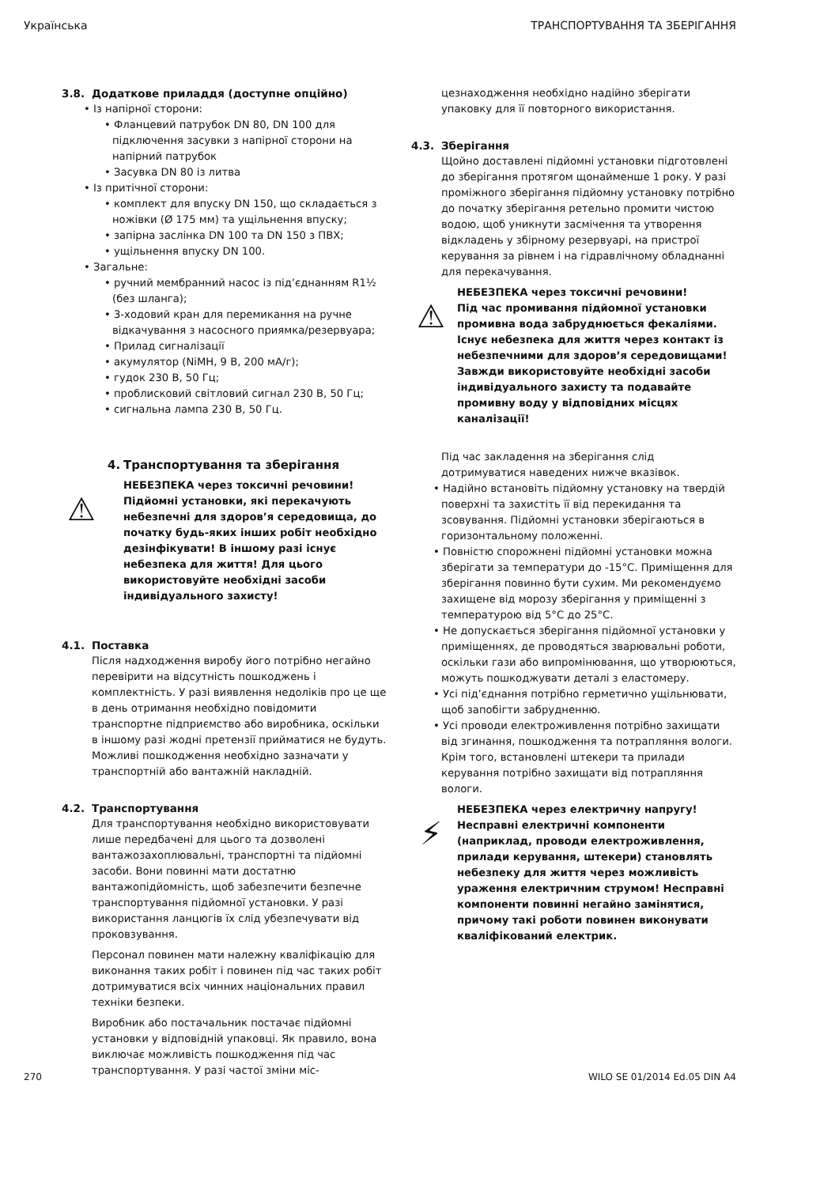Українська ТРАНСПОРТУВАННЯ ТА ЗБЕРІГАННЯ
3.8. Додаткове приладдя (доступне опційно)
• Із напірної сторони:
• Фланцевий патрубок DN 80, DN 100 для підключення засувки з напірної сторони на напірний патрубок
• Засувка DN 80 із литва
• Із притічної сторони:
• комплект для впуску DN 150, що складається з ножівки (Ø 175 мм) та ущільнення впуску;
• запірна заслінка DN 100 та DN 150 з ПВХ;
• ущільнення впуску DN 100.
• Загальне:
• ручний мембранний насос із під’єднанням R1½ (без шланга);
• 3-ходовий кран для перемикання на ручне відкачування з насосного приямка/резервуара;
• Прилад сигналізації
• акумулятор (NiMH, 9 В, 200 мА/г);
• гудок 230 В, 50 Гц;
• проблисковий світловий сигнал 230 В, 50 Гц;
• сигнальна лампа 230 В, 50 Гц.
4. Транспортування та зберігання
⚠
НЕБЕЗПЕКА через токсичні речовини!
Підйомні установки, які перекачують небезпечні для здоров’я середовища, до початку будь-яких інших робіт необхідно дезінфікувати! В іншому разі існує небезпека для життя! Для цього використовуйте необхідні засоби індивідуального захисту!
4.1. Поставка
Після надходження виробу його потрібно негайно перевірити на відсутність пошкоджень і комплектність. У разі виявлення недоліків про це ще в день отримання необхідно повідомити транспортне підприємство або виробника, оскільки в іншому разі жодні претензії прийматися не будуть. Можливі пошкодження необхідно зазначати у транспортній або вантажній накладній.
4.2. Транспортування
Для транспортування необхідно використовувати лише передбачені для цього та дозволені вантажозахоплювальні, транспортні та підйомні засоби. Вони повинні мати достатню вантажопідйомність, щоб забезпечити безпечне транспортування підйомної установки. У разі використання ланцюгів їх слід убезпечувати від проковзування.
Персонал повинен мати належну кваліфікацію для виконання таких робіт і повинен під час таких робіт дотримуватися всіх чинних національних правил техніки безпеки.
Виробник або постачальник постачає підйомні установки у відповідній упаковці. Як правило, вона виключає можливість пошкодження під час транспортування. У разі частої зміни міс-
цезнаходження необхідно надійно зберігати упаковку для її повторного використання.
4.3. Зберігання
Щойно доставлені підйомні установки підготовлені до зберігання протягом щонайменше 1 року. У разі проміжного зберігання підйомну установку потрібно до початку зберігання ретельно промити чистою водою, щоб уникнути засмічення та утворення відкладень у збірному резервуарі, на пристрої керування за рівнем і на гідравлічному обладнанні для перекачування.
⚠
НЕБЕЗПЕКА через токсичні речовини!
Під час промивання підйомної установки промивна вода забруднюється фекаліями. Існує небезпека для життя через контакт із небезпечними для здоров’я середовищами! Завжди використовуйте необхідні засоби індивідуального захисту та подавайте промивну воду у відповідних місцях каналізації!
Під час закладення на зберігання слід дотримуватися наведених нижче вказівок.
• Надійно встановіть підйомну установку на твердій поверхні та захистіть її від перекидання та зсовування. Підйомні установки зберігаються в горизонтальному положенні.
• Повністю спорожнені підйомні установки можна зберігати за температури до -15°C. Приміщення для зберігання повинно бути сухим. Ми рекомендуємо захищене від морозу зберігання у приміщенні з температурою від 5°C до 25°C.
• Не допускається зберігання підйомної установки у приміщеннях, де проводяться зварювальні роботи, оскільки гази або випромінювання, що утворюються, можуть пошкоджувати деталі з еластомеру.
• Усі під’єднання потрібно герметично ущільнювати, щоб запобігти забрудненню.
• Усі проводи електроживлення потрібно захищати від згинання, пошкодження та потрапляння вологи. Крім того, встановлені штекери та прилади керування потрібно захищати від потрапляння вологи.
⚡
НЕБЕЗПЕКА через електричну напругу!
Несправні електричні компоненти (наприклад, проводи електроживлення, прилади керування, штекери) становлять небезпеку для життя через можливість ураження електричним струмом! Несправні компоненти повинні негайно замінятися, причому такі роботи повинен виконувати кваліфікований електрик.
270 WILO SE 01/2014 Ed.05 DIN A4